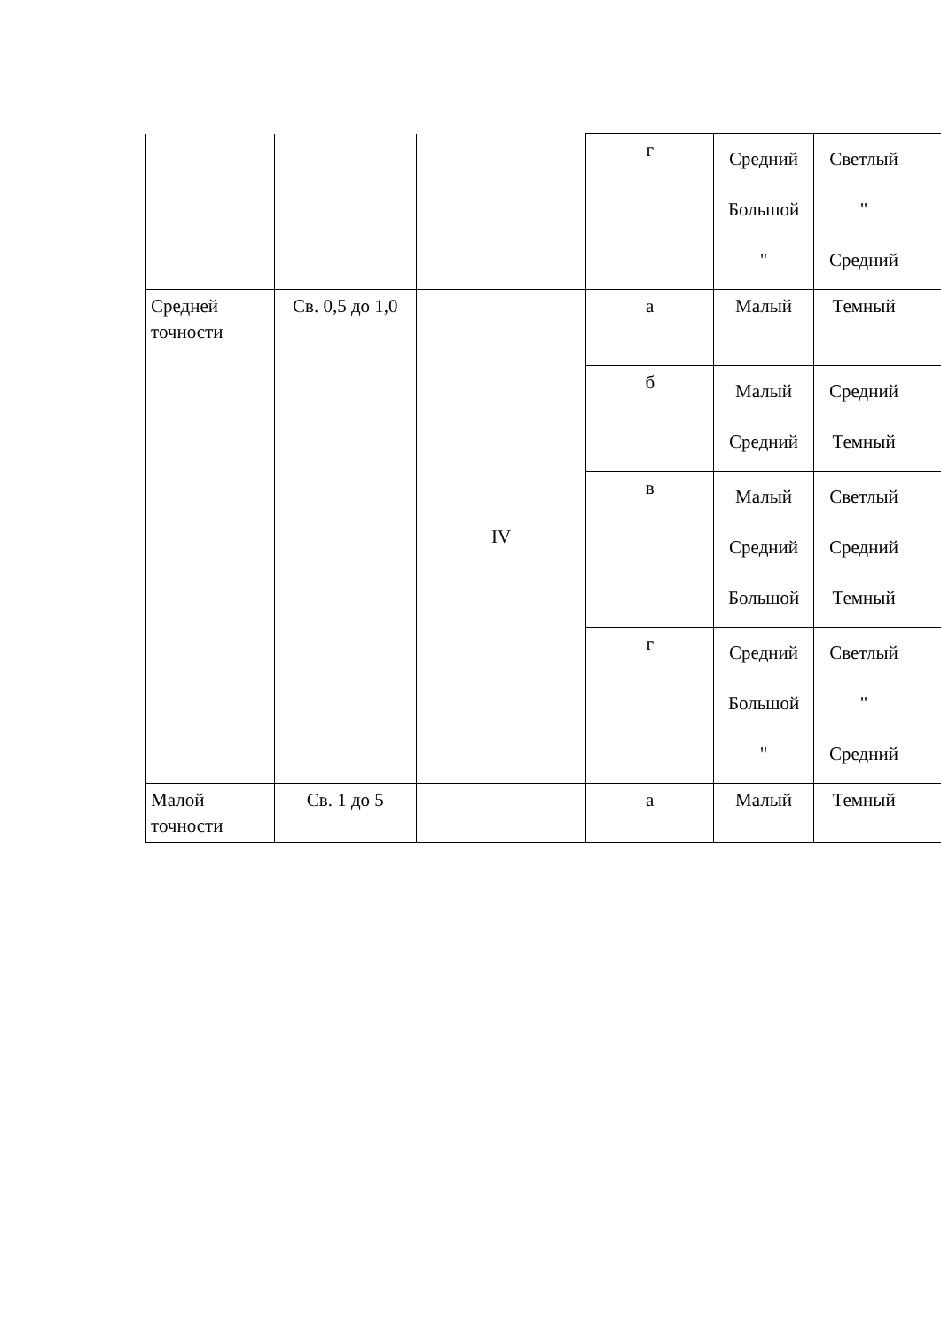| | | | г | Средний Большой " | Светлый " Средний | |
| Средней точности | Св. 0,5 до 1,0 | IV | а | Малый | Темный | |
| | | | б | Малый Средний | Средний Темный | |
| | | | в | Малый Средний Большой | Светлый Средний Темный | |
| | | | г | Средний Большой " | Светлый " Средний | |
| Малой точности | Св. 1 до 5 | | а | Малый | Темный | |